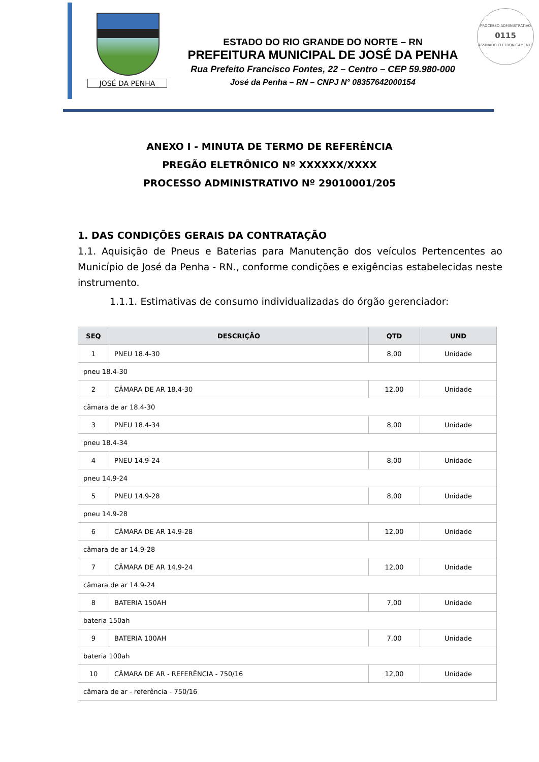JOSÉ DA PENHA
ESTADO DO RIO GRANDE DO NORTE – RN
PREFEITURA MUNICIPAL DE JOSÉ DA PENHA
Rua Prefeito Francisco Fontes, 22 – Centro – CEP 59.980-000
José da Penha – RN – CNPJ N° 08357642000154
PROCESSO ADMINISTRATIVO
0115
ASSINADO ELETRONICAMENTE
ANEXO I - MINUTA DE TERMO DE REFERÊNCIA
PREGÃO ELETRÔNICO Nº XXXXXX/XXXX
PROCESSO ADMINISTRATIVO Nº 29010001/205
1. DAS CONDIÇÕES GERAIS DA CONTRATAÇÃO
1.1. Aquisição de Pneus e Baterias para Manutenção dos veículos Pertencentes ao Município de José da Penha - RN., conforme condições e exigências estabelecidas neste instrumento.
1.1.1. Estimativas de consumo individualizadas do órgão gerenciador:
| SEQ | DESCRIÇÃO | QTD | UND |
| --- | --- | --- | --- |
| 1 | PNEU 18.4-30 | 8,00 | Unidade |
| pneu 18.4-30 | | | |
| 2 | CÂMARA DE AR 18.4-30 | 12,00 | Unidade |
| câmara de ar 18.4-30 | | | |
| 3 | PNEU 18.4-34 | 8,00 | Unidade |
| pneu 18.4-34 | | | |
| 4 | PNEU 14.9-24 | 8,00 | Unidade |
| pneu 14.9-24 | | | |
| 5 | PNEU 14.9-28 | 8,00 | Unidade |
| pneu 14.9-28 | | | |
| 6 | CÂMARA DE AR 14.9-28 | 12,00 | Unidade |
| câmara de ar 14.9-28 | | | |
| 7 | CÂMARA DE AR 14.9-24 | 12,00 | Unidade |
| câmara de ar 14.9-24 | | | |
| 8 | BATERIA 150AH | 7,00 | Unidade |
| bateria 150ah | | | |
| 9 | BATERIA 100AH | 7,00 | Unidade |
| bateria 100ah | | | |
| 10 | CÂMARA DE AR - REFERÊNCIA - 750/16 | 12,00 | Unidade |
| câmara de ar - referência - 750/16 | | | |